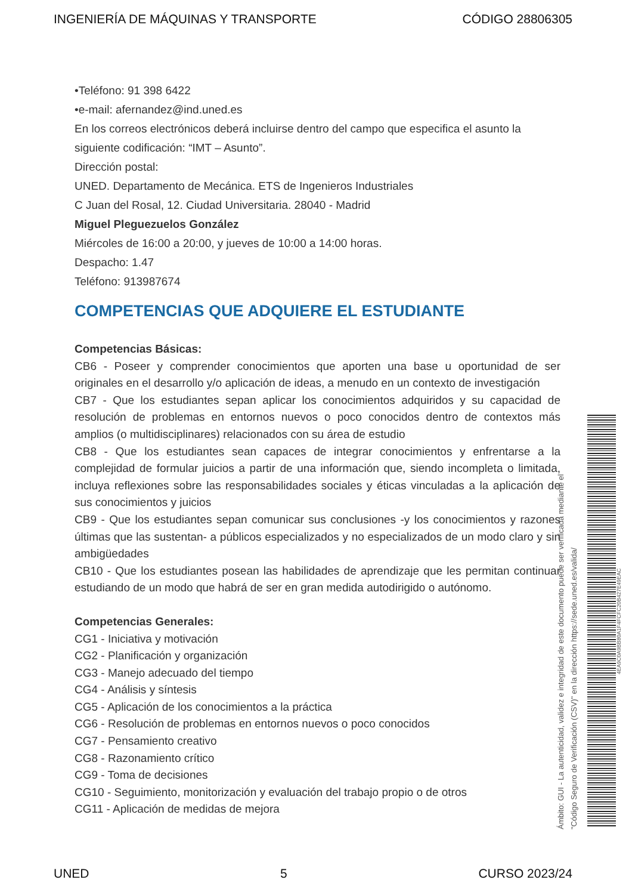INGENIERÍA DE MÁQUINAS Y TRANSPORTE CÓDIGO 28806305
•Teléfono: 91 398 6422
•e-mail: afernandez@ind.uned.es
En los correos electrónicos deberá incluirse dentro del campo que especifica el asunto la siguiente codificación: “IMT – Asunto”.
Dirección postal:
UNED. Departamento de Mecánica. ETS de Ingenieros Industriales
C Juan del Rosal, 12. Ciudad Universitaria. 28040 - Madrid
Miguel Pleguezuelos González
Miércoles de 16:00 a 20:00, y jueves de 10:00 a 14:00 horas.
Despacho: 1.47
Teléfono: 913987674
COMPETENCIAS QUE ADQUIERE EL ESTUDIANTE
Competencias Básicas:
CB6 - Poseer y comprender conocimientos que aporten una base u oportunidad de ser originales en el desarrollo y/o aplicación de ideas, a menudo en un contexto de investigación
CB7 - Que los estudiantes sepan aplicar los conocimientos adquiridos y su capacidad de resolución de problemas en entornos nuevos o poco conocidos dentro de contextos más amplios (o multidisciplinares) relacionados con su área de estudio
CB8 - Que los estudiantes sean capaces de integrar conocimientos y enfrentarse a la complejidad de formular juicios a partir de una información que, siendo incompleta o limitada, incluya reflexiones sobre las responsabilidades sociales y éticas vinculadas a la aplicación de sus conocimientos y juicios
CB9 - Que los estudiantes sepan comunicar sus conclusiones -y los conocimientos y razones últimas que las sustentan- a públicos especializados y no especializados de un modo claro y sin ambigüedades
CB10 - Que los estudiantes posean las habilidades de aprendizaje que les permitan continuar estudiando de un modo que habrá de ser en gran medida autodirigido o autónomo.
Competencias Generales:
CG1 - Iniciativa y motivación
CG2 - Planificación y organización
CG3 - Manejo adecuado del tiempo
CG4 - Análisis y síntesis
CG5 - Aplicación de los conocimientos a la práctica
CG6 - Resolución de problemas en entornos nuevos o poco conocidos
CG7 - Pensamiento creativo
CG8 - Razonamiento crítico
CG9 - Toma de decisiones
CG10 - Seguimiento, monitorización y evaluación del trabajo propio o de otros
CG11 - Aplicación de medidas de mejora
Ámbito: GUI - La autenticidad, validez e integridad de este documento puede ser verificada mediante el
"Código Seguro de Verificación (CSV)" en la dirección https://sede.uned.es/valida/
4EA9C0A9BB80A1F4FCFC20B427E49EAC
UNED 5 CURSO 2023/24